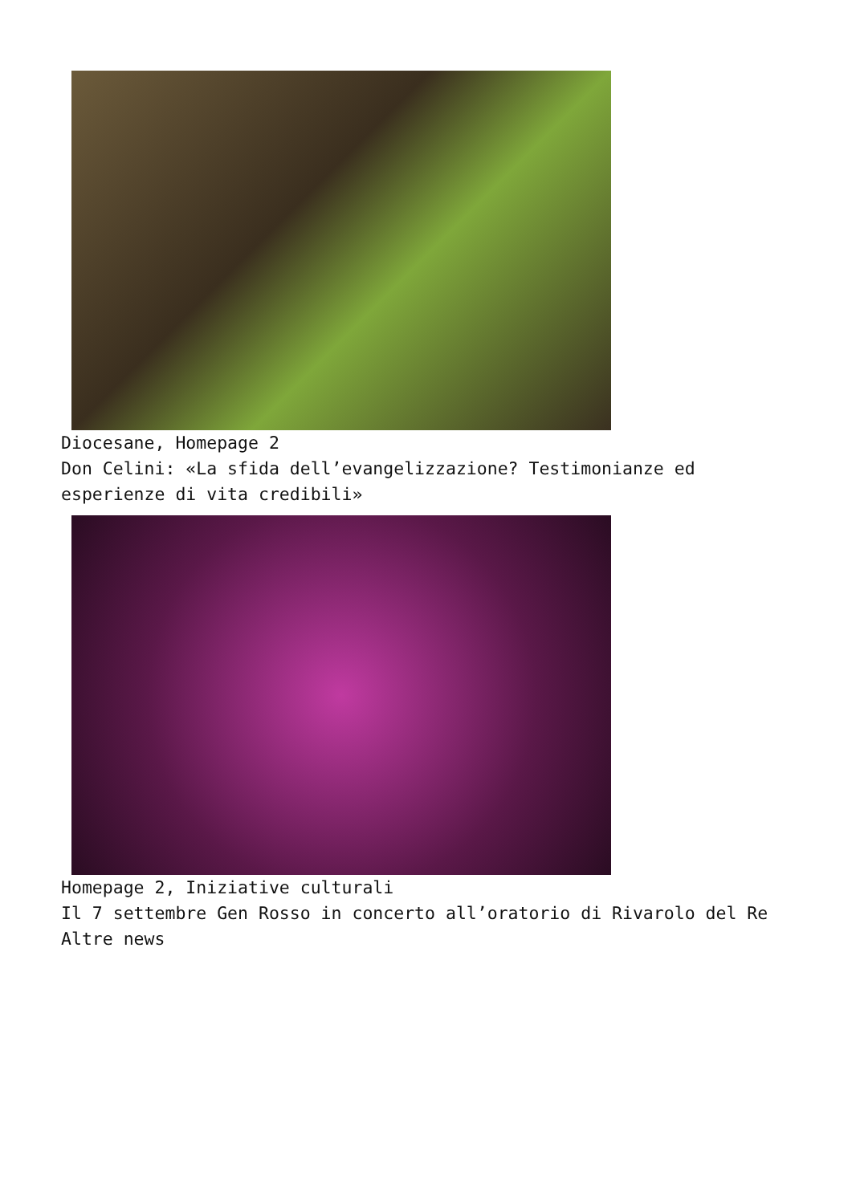Diocesane, Homepage 2
Don Celini: «La sfida dell’evangelizzazione? Testimonianze ed esperienze di vita credibili»
Homepage 2, Iniziative culturali
Il 7 settembre Gen Rosso in concerto all’oratorio di Rivarolo del Re
Altre news